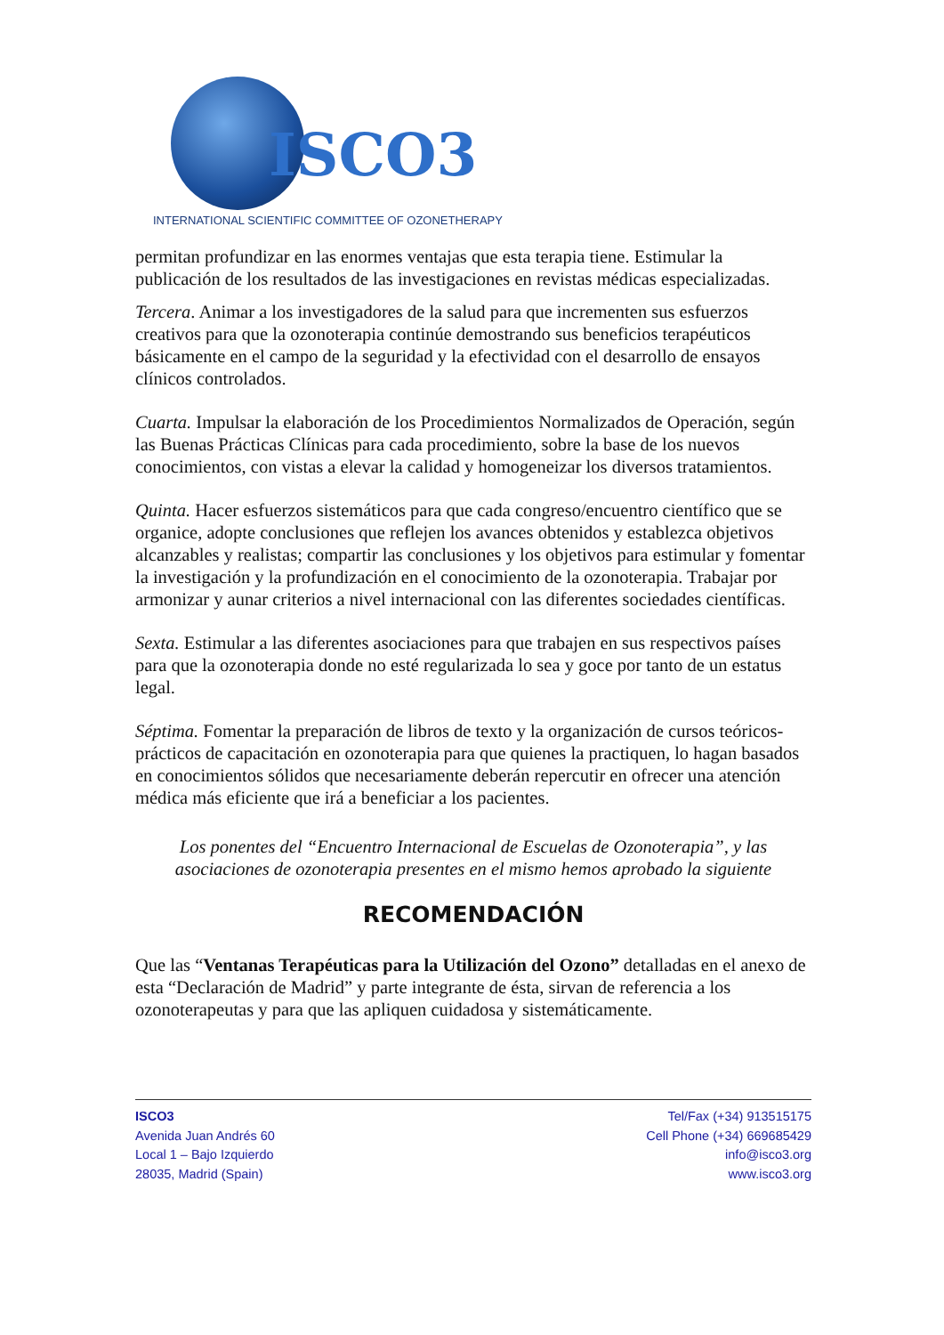ISCO3
INTERNATIONAL SCIENTIFIC COMMITTEE OF OZONETHERAPY
permitan profundizar en las enormes ventajas que esta terapia tiene. Estimular la publicación de los resultados de las investigaciones en revistas médicas especializadas.
Tercera. Animar a los investigadores de la salud para que incrementen sus esfuerzos creativos para que la ozonoterapia continúe demostrando sus beneficios terapéuticos básicamente en el campo de la seguridad y la efectividad con el desarrollo de ensayos clínicos controlados.
Cuarta. Impulsar la elaboración de los Procedimientos Normalizados de Operación, según las Buenas Prácticas Clínicas para cada procedimiento, sobre la base de los nuevos conocimientos, con vistas a elevar la calidad y homogeneizar los diversos tratamientos.
Quinta. Hacer esfuerzos sistemáticos para que cada congreso/encuentro científico que se organice, adopte conclusiones que reflejen los avances obtenidos y establezca objetivos alcanzables y realistas; compartir las conclusiones y los objetivos para estimular y fomentar la investigación y la profundización en el conocimiento de la ozonoterapia. Trabajar por armonizar y aunar criterios a nivel internacional con las diferentes sociedades científicas.
Sexta. Estimular a las diferentes asociaciones para que trabajen en sus respectivos países para que la ozonoterapia donde no esté regularizada lo sea y goce por tanto de un estatus legal.
Séptima. Fomentar la preparación de libros de texto y la organización de cursos teóricos-prácticos de capacitación en ozonoterapia para que quienes la practiquen, lo hagan basados en conocimientos sólidos que necesariamente deberán repercutir en ofrecer una atención médica más eficiente que irá a beneficiar a los pacientes.
Los ponentes del “Encuentro Internacional de Escuelas de Ozonoterapia”, y las asociaciones de ozonoterapia presentes en el mismo hemos aprobado la siguiente
RECOMENDACIÓN
Que las “Ventanas Terapéuticas para la Utilización del Ozono” detalladas en el anexo de esta “Declaración de Madrid” y parte integrante de ésta, sirvan de referencia a los ozonoterapeutas y para que las apliquen cuidadosa y sistemáticamente.
ISCO3
Avenida Juan Andrés 60
Local 1 – Bajo Izquierdo
28035, Madrid (Spain)
Tel/Fax (+34) 913515175
Cell Phone (+34) 669685429
info@isco3.org
www.isco3.org